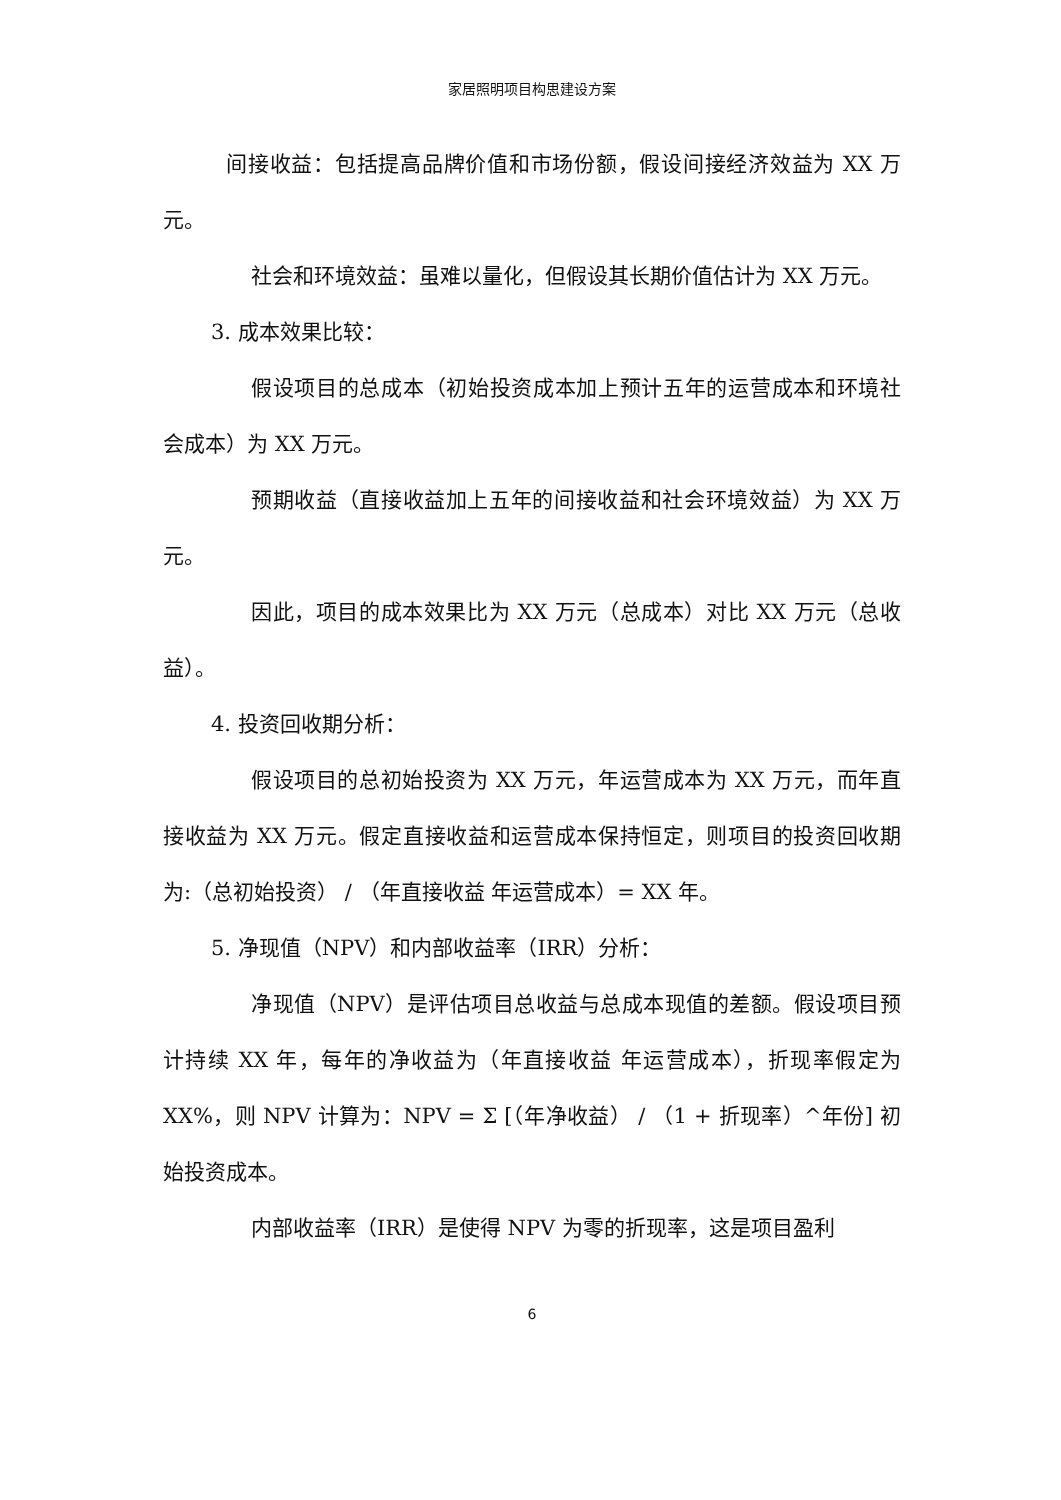家居照明项目构思建设方案
间接收益：包括提高品牌价值和市场份额，假设间接经济效益为 XX 万元。
社会和环境效益：虽难以量化，但假设其长期价值估计为 XX 万元。
3. 成本效果比较：
假设项目的总成本（初始投资成本加上预计五年的运营成本和环境社会成本）为 XX 万元。
预期收益（直接收益加上五年的间接收益和社会环境效益）为 XX 万元。
因此，项目的成本效果比为 XX 万元（总成本）对比 XX 万元（总收益）。
4. 投资回收期分析：
假设项目的总初始投资为 XX 万元，年运营成本为 XX 万元，而年直接收益为 XX 万元。假定直接收益和运营成本保持恒定，则项目的投资回收期为:（总初始投资） / （年直接收益 年运营成本）= XX 年。
5. 净现值（NPV）和内部收益率（IRR）分析：
净现值（NPV）是评估项目总收益与总成本现值的差额。假设项目预计持续 XX 年，每年的净收益为（年直接收益 年运营成本），折现率假定为 XX%，则 NPV 计算为：NPV = Σ [（年净收益） / （1 + 折现率）^年份] 初始投资成本。
内部收益率（IRR）是使得 NPV 为零的折现率，这是项目盈利
6